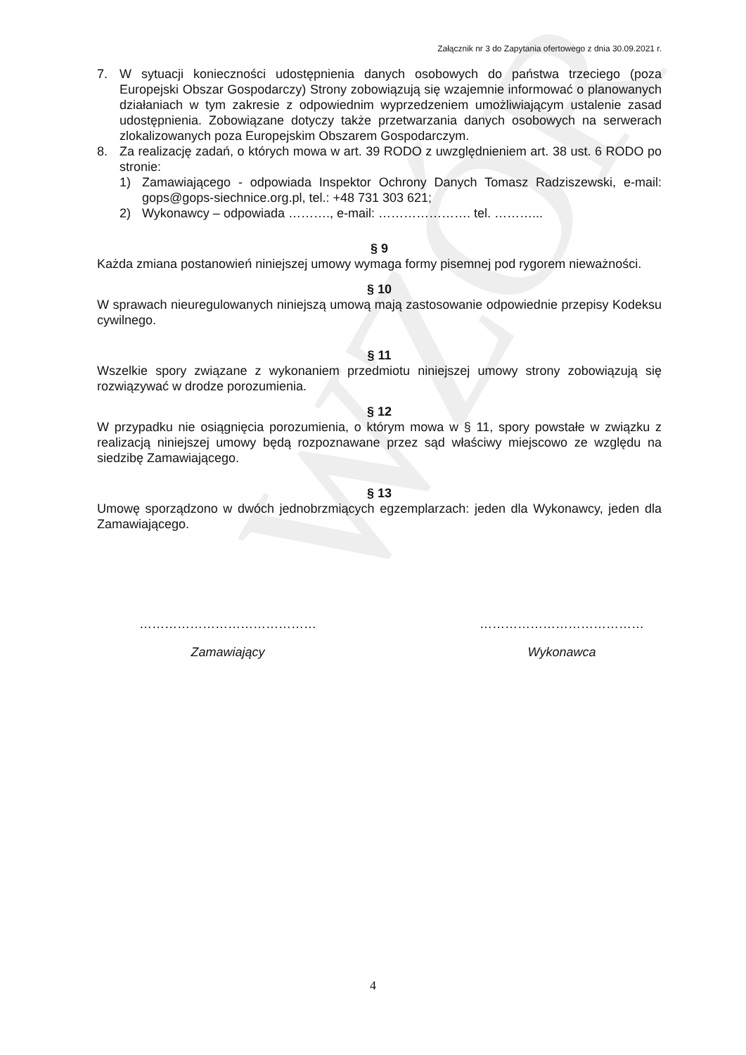WZÓR
Załącznik nr 3 do Zapytania ofertowego z dnia 30.09.2021 r.
7. W sytuacji konieczności udostępnienia danych osobowych do państwa trzeciego (poza Europejski Obszar Gospodarczy) Strony zobowiązują się wzajemnie informować o planowanych działaniach w tym zakresie z odpowiednim wyprzedzeniem umożliwiającym ustalenie zasad udostępnienia. Zobowiązane dotyczy także przetwarzania danych osobowych na serwerach zlokalizowanych poza Europejskim Obszarem Gospodarczym.
8. Za realizację zadań, o których mowa w art. 39 RODO z uwzględnieniem art. 38 ust. 6 RODO po stronie:
1) Zamawiającego - odpowiada Inspektor Ochrony Danych Tomasz Radziszewski, e-mail: gops@gops-siechnice.org.pl, tel.: +48 731 303 621;
2) Wykonawcy – odpowiada ………., e-mail: …………………. tel. ………...
§ 9
Każda zmiana postanowień niniejszej umowy wymaga formy pisemnej pod rygorem nieważności.
§ 10
W sprawach nieuregulowanych niniejszą umową mają zastosowanie odpowiednie przepisy Kodeksu cywilnego.
§ 11
Wszelkie spory związane z wykonaniem przedmiotu niniejszej umowy strony zobowiązują się rozwiązywać w drodze porozumienia.
§ 12
W przypadku nie osiągnięcia porozumienia, o którym mowa w § 11, spory powstałe w związku z realizacją niniejszej umowy będą rozpoznawane przez sąd właściwy miejscowo ze względu na siedzibę Zamawiającego.
§ 13
Umowę sporządzono w dwóch jednobrzmiących egzemplarzach: jeden dla Wykonawcy, jeden dla Zamawiającego.
……………………………………
Zamawiający
…………………………………
Wykonawca
4